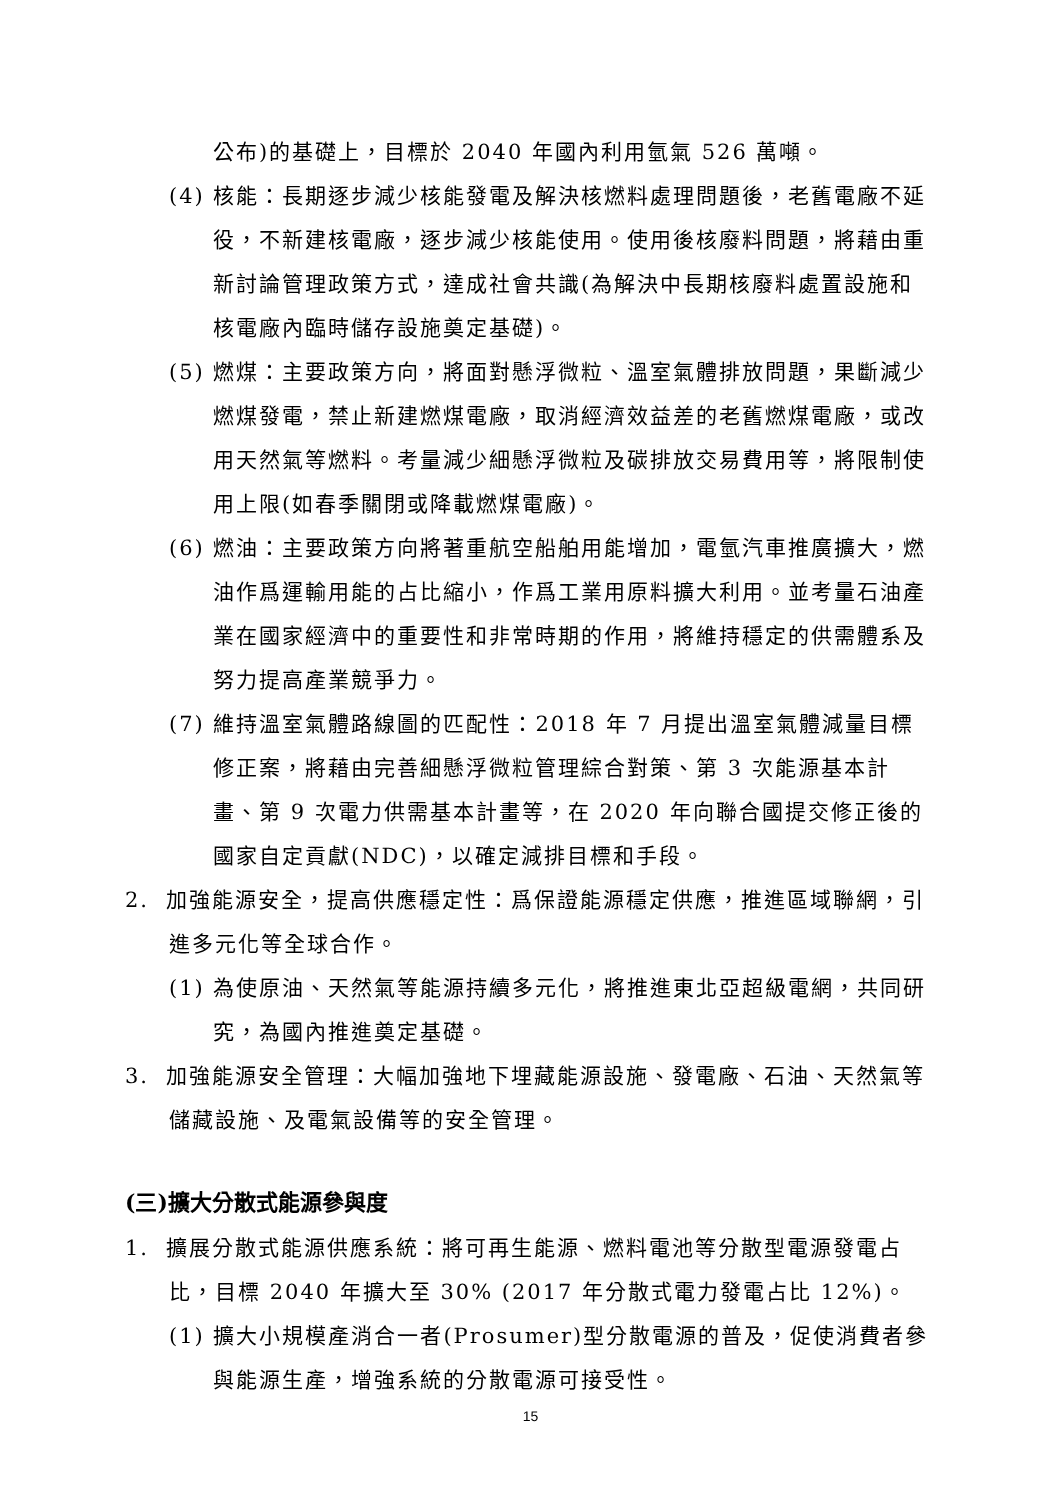公布)的基礎上，目標於 2040 年國內利用氫氣 526 萬噸。
(4) 核能：長期逐步減少核能發電及解決核燃料處理問題後，老舊電廠不延役，不新建核電廠，逐步減少核能使用。使用後核廢料問題，將藉由重新討論管理政策方式，達成社會共識(為解決中長期核廢料處置設施和核電廠內臨時儲存設施奠定基礎)。
(5) 燃煤：主要政策方向，將面對懸浮微粒、溫室氣體排放問題，果斷減少燃煤發電，禁止新建燃煤電廠，取消經濟效益差的老舊燃煤電廠，或改用天然氣等燃料。考量減少細懸浮微粒及碳排放交易費用等，將限制使用上限(如春季關閉或降載燃煤電廠)。
(6) 燃油：主要政策方向將著重航空船舶用能增加，電氫汽車推廣擴大，燃油作爲運輸用能的占比縮小，作爲工業用原料擴大利用。並考量石油產業在國家經濟中的重要性和非常時期的作用，將維持穩定的供需體系及努力提高產業競爭力。
(7) 維持溫室氣體路線圖的匹配性：2018 年 7 月提出溫室氣體減量目標修正案，將藉由完善細懸浮微粒管理綜合對策、第 3 次能源基本計畫、第 9 次電力供需基本計畫等，在 2020 年向聯合國提交修正後的國家自定貢獻(NDC)，以確定減排目標和手段。
2. 加強能源安全，提高供應穩定性：爲保證能源穩定供應，推進區域聯網，引進多元化等全球合作。
(1) 為使原油、天然氣等能源持續多元化，將推進東北亞超級電網，共同研究，為國內推進奠定基礎。
3. 加強能源安全管理：大幅加強地下埋藏能源設施、發電廠、石油、天然氣等儲藏設施、及電氣設備等的安全管理。
(三)擴大分散式能源參與度
1. 擴展分散式能源供應系統：將可再生能源、燃料電池等分散型電源發電占比，目標 2040 年擴大至 30% (2017 年分散式電力發電占比 12%)。
(1) 擴大小規模產消合一者(Prosumer)型分散電源的普及，促使消費者參與能源生產，增強系統的分散電源可接受性。
15